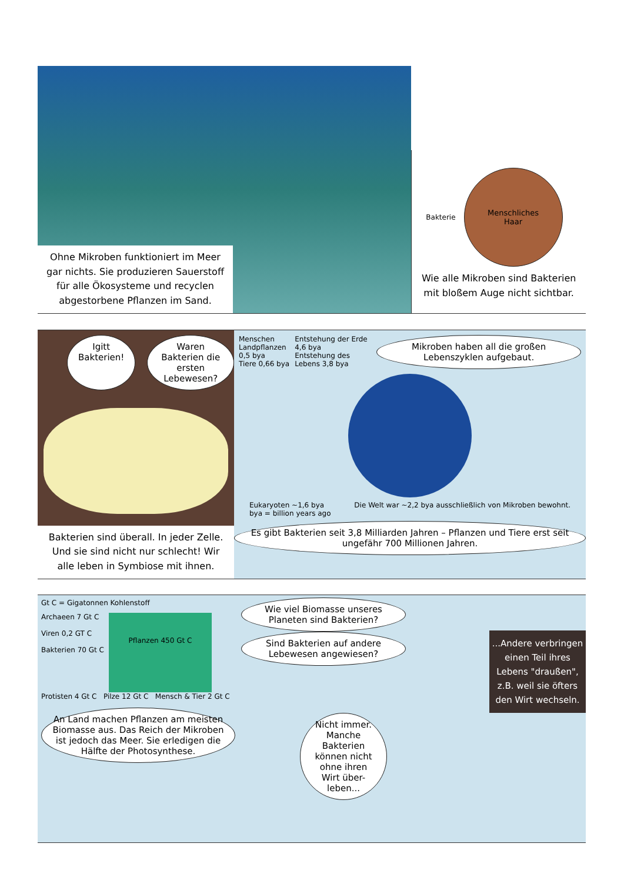Ohne Mikroben funktioniert im Meer gar nichts. Sie produzieren Sauerstoff für alle Ökosysteme und recyclen abgestorbene Pflanzen im Sand.
Bakterie
Menschliches
Haar
Wie alle Mikroben sind Bakterien mit bloßem Auge nicht sichtbar.
Igitt Bakterien! Waren Bakterien die ersten Lebewesen?
Bakterien sind überall. In jeder Zelle. Und sie sind nicht nur schlecht! Wir alle leben in Symbiose mit ihnen.
Menschen
Landpflanzen 0,5 bya
Tiere 0,66 bya
Entstehung der Erde 4,6 bya
Entstehung des Lebens 3,8 bya
Mikroben haben all die großen Lebenszyklen aufgebaut.
Eukaryoten ~1,6 bya
bya = billion years ago
Die Welt war ~2,2 bya ausschließlich von Mikroben bewohnt.
Es gibt Bakterien seit 3,8 Milliarden Jahren – Pflanzen und Tiere erst seit ungefähr 700 Millionen Jahren.
Gt C = Gigatonnen Kohlenstoff
Archaeen 7 Gt C
Viren 0,2 GT C
Bakterien 70 Gt C
Pflanzen 450 Gt C
Protisten 4 Gt C Pilze 12 Gt C Mensch & Tier 2 Gt C
An Land machen Pflanzen am meisten Biomasse aus. Das Reich der Mikroben ist jedoch das Meer. Sie erledigen die Hälfte der Photosynthese.
Wie viel Biomasse unseres Planeten sind Bakterien? Sind Bakterien auf andere Lebewesen angewiesen?
Nicht immer. Manche Bakterien können nicht ohne ihren Wirt über-leben...
...Andere verbringen einen Teil ihres Lebens "draußen", z.B. weil sie öfters den Wirt wechseln.